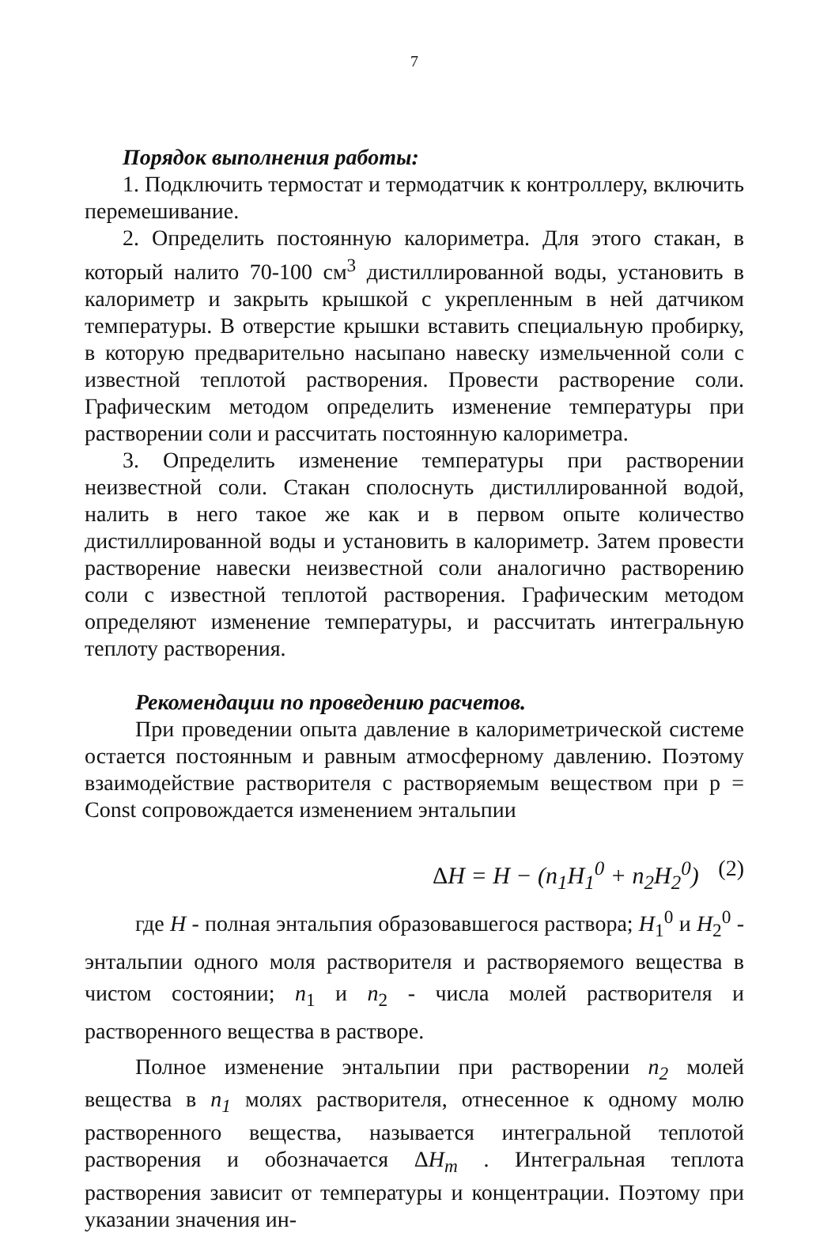7
Порядок выполнения работы:
1. Подключить термостат и термодатчик к контроллеру, включить перемешивание.
2. Определить постоянную калориметра. Для этого стакан, в который налито 70-100 см<sup>3</sup> дистиллированной воды, установить в калориметр и закрыть крышкой с укрепленным в ней датчиком температуры. В отверстие крышки вставить специальную пробирку, в которую предварительно насыпано навеску измельченной соли с известной теплотой растворения. Провести растворение соли. Графическим методом определить изменение температуры при растворении соли и рассчитать постоянную калориметра.
3. Определить изменение температуры при растворении неизвестной соли. Стакан сполоснуть дистиллированной водой, налить в него такое же как и в первом опыте количество дистиллированной воды и установить в калориметр. Затем провести растворение навески неизвестной соли аналогично растворению соли с известной теплотой растворения. Графическим методом определяют изменение температуры, и рассчитать интегральную теплоту растворения.
Рекомендации по проведению расчетов.
При проведении опыта давление в калориметрической системе остается постоянным и равным атмосферному давлению. Поэтому взаимодействие растворителя с растворяемым веществом при p = Const сопровождается изменением энтальпии
ΔH = H − (n<sub>1</sub>H<sub>1</sub><sup>0</sup> + n<sub>2</sub>H<sub>2</sub><sup>0</sup>) (2)
где H - полная энтальпия образовавшегося раствора; H<sub>1</sub><sup>0</sup> и H<sub>2</sub><sup>0</sup> - энтальпии одного моля растворителя и растворяемого вещества в чистом состоянии; n<sub>1</sub> и n<sub>2</sub> - числа молей растворителя и растворенного вещества в растворе.
Полное изменение энтальпии при растворении n<sub>2</sub> молей вещества в n<sub>1</sub> молях растворителя, отнесенное к одному молю растворенного вещества, называется интегральной теплотой растворения и обозначается ΔH<sub>m</sub> . Интегральная теплота растворения зависит от температуры и концентрации. Поэтому при указании значения ин-